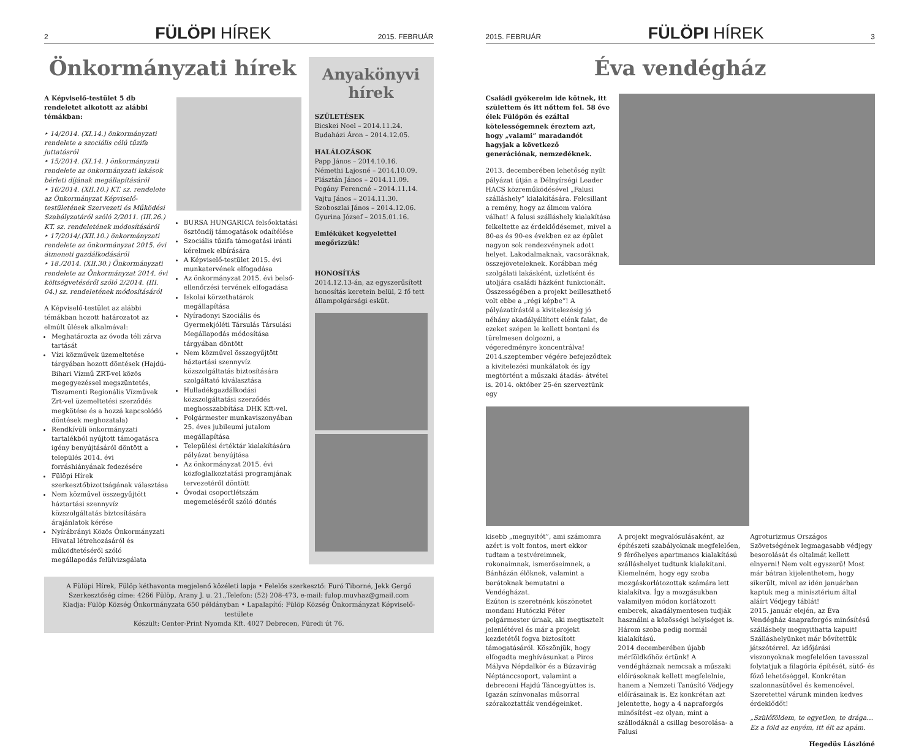2 FÜLÖPI HÍREK 2015. FEBRUÁR
Önkormányzati hírek
A Képviselő-testület 5 db rendeletet alkotott az alábbi témákban:
‣ 14/2014. (XI.14.) önkormányzati rendelete a szociális célú tűzifa juttatásról
‣ 15/2014. (XI.14. ) önkormányzati rendelete az önkormányzati lakások bérleti díjának megállapításáról
‣ 16/2014. (XII.10.) KT. sz. rendelete az Önkormányzat Képviselő-testületének Szervezeti és Működési Szabályzatáról szóló 2/2011. (III.26.) KT. sz. rendeletének módosításáról
‣ 17/2014/.(XII.10.) önkormányzati rendelete az önkormányzat 2015. évi átmeneti gazdálkodásáról
‣ 18./2014. (XII.30.) Önkormányzati rendelete az Önkormányzat 2014. évi költségvetéséről szóló 2/2014. (III. 04.) sz. rendeletének módosításáról
A Képviselő-testület az alábbi témákban hozott határozatot az elmúlt ülések alkalmával:
Meghatározta az óvoda téli zárva tartását
Vízi közművek üzemeltetése tárgyában hozott döntések (Hajdú-Bihari Vízmű ZRT-vel közös megegyezéssel megszüntetés, Tiszamenti Regionális Vízművek Zrt-vel üzemeltetési szerződés megkötése és a hozzá kapcsolódó döntések meghozatala)
Rendkívüli önkormányzati tartalékból nyújtott támogatásra igény benyújtásáról döntött a település 2014. évi forráshiányának fedezésére
Fülöpi Hírek szerkesztőbizottságának választása
Nem közművel összegyűjtött háztartási szennyvíz közszolgáltatás biztosítására árajánlatok kérése
Nyírábrányi Közös Önkormányzati Hivatal létrehozásáról és működtetéséről szóló megállapodás felülvizsgálata
BURSA HUNGARICA felsőoktatási ösztöndíj támogatások odaítélése
Szociális tűzifa támogatási iránti kérelmek elbírására
A Képviselő-testület 2015. évi munkatervének elfogadása
Az önkormányzat 2015. évi belső-ellenőrzési tervének elfogadása
Iskolai körzethatárok megállapítása
Nyíradonyi Szociális és Gyermekjóléti Társulás Társulási Megállapodás módosítása tárgyában döntött
Nem közművel összegyűjtött háztartási szennyvíz közszolgáltatás biztosítására szolgáltató kiválasztása
Hulladékgazdálkodási közszolgáltatási szerződés meghosszabbítása DHK Kft-vel.
Polgármester munkaviszonyában 25. éves jubileumi jutalom megállapítása
Települési értéktár kialakítására pályázat benyújtása
Az önkormányzat 2015. évi közfoglalkoztatási programjának tervezetéről döntött
Óvodai csoportlétszám megemeléséről szóló döntés
Anyakönyvi hírek
SZÜLETÉSEK
Bicskei Noel – 2014.11.24.
Budaházi Áron – 2014.12.05.
HALÁLOZÁSOK
Papp János – 2014.10.16.
Némethi Lajosné – 2014.10.09.
Plásztán János – 2014.11.09.
Pogány Ferencné – 2014.11.14.
Vajtu János – 2014.11.30.
Szoboszlai János – 2014.12.06.
Gyurina József – 2015.01.16.
Emléküket kegyelettel megőrizzük!
HONOSÍTÁS
2014.12.13-án, az egyszerűsített honosítás keretein belül, 2 fő tett állampolgársági esküt.
A Fülöpi Hírek, Fülöp kéthavonta megjelenő közéleti lapja • Felelős szerkesztő: Furó Tiborné, Jekk Gergő
Szerkesztőség címe: 4266 Fülöp, Arany J. u. 21.,Telefon: (52) 208-473, e-mail: fulop.muvhaz@gmail.com
Kiadja: Fülöp Község Önkormányzata 650 példányban • Lapalapító: Fülöp Község Önkormányzat Képviselő-testülete
Készült: Center-Print Nyomda Kft. 4027 Debrecen, Füredi út 76.
2015. FEBRUÁR FÜLÖPI HÍREK 3
Éva vendégház
Családi gyökereim ide kötnek, itt születtem és itt nőttem fel. 58 éve élek Fülöpön és ezáltal kötelességemnek éreztem azt, hogy „valami” maradandót hagyjak a következő generációnak, nemzedéknek.
2013. decemberében lehetőség nyílt pályázat útján a Délnyírségi Leader HACS közreműködésével „Falusi szálláshely” kialakítására. Felcsillant a remény, hogy az álmom valóra válhat! A falusi szálláshely kialakítása felkeltette az érdeklődésemet, mivel a 80-as és 90-es években ez az épület nagyon sok rendezvénynek adott helyet. Lakodalmaknak, vacsoráknak, összejöveteleknek. Korábban még szolgálati lakásként, üzletként és utoljára családi házként funkcionált. Összességében a projekt beilleszthető volt ebbe a „régi képbe”! A pályázatírástól a kivitelezésig jó néhány akadályállított elénk falat, de ezeket szépen le kellett bontani és türelmesen dolgozni, a végeredményre koncentrálva!
2014.szeptember végére befejeződtek a kivitelezési munkálatok és így megtörtént a műszaki átadás- átvétel is. 2014. október 25-én szerveztünk egy
kisebb „megnyitót”, ami számomra azért is volt fontos, mert ekkor tudtam a testvéreimnek, rokonaimnak, ismerőseimnek, a Bánházán élőknek, valamint a barátoknak bemutatni a Vendégházat.
Ezúton is szeretnénk köszönetet mondani Hutóczki Péter polgármester úrnak, aki megtisztelt jelenlétével és már a projekt kezdetétől fogva biztosított támogatásáról. Köszönjük, hogy elfogadta meghívásunkat a Piros Mályva Népdalkör és a Búzavirág Néptánccsoport, valamint a debreceni Hajdú Táncegyüttes is. Igazán színvonalas műsorral szórakoztatták vendégeinket.
A projekt megvalósulásaként, az építészeti szabályoknak megfelelően, 9 férőhelyes apartmanos kialakítású szálláshelyet tudtunk kialakítani. Kiemelném, hogy egy szoba mozgáskorlátozottak számára lett kialakítva. Így a mozgásukban valamilyen módon korlátozott emberek, akadálymentesen tudják használni a közösségi helyiséget is. Három szoba pedig normál kialakítású.
2014 decemberében újabb mérföldkőhöz értünk! A vendégháznak nemcsak a műszaki előírásoknak kellett megfelelnie, hanem a Nemzeti Tanúsító Védjegy előírásainak is. Ez konkrétan azt jelentette, hogy a 4 napraforgós minősítést -ez olyan, mint a szállodáknál a csillag besorolása- a Falusi
Agroturizmus Országos Szövetségének legmagasabb védjegy besorolását és oltalmát kellett elnyerni! Nem volt egyszerű! Most már bátran kijelenthetem, hogy sikerült, mivel az idén januárban kaptuk meg a minisztérium által aláírt Védjegy táblát!
2015. január elején, az Éva Vendégház 4napraforgós minősítésű szálláshely megnyithatta kapuit!
Szálláshelyünket már bővítettük játszótérrel. Az időjárási viszonyoknak megfelelően tavasszal folytatjuk a filagória építését, sütő- és főző lehetőséggel. Konkrétan szalonnasütővel és kemencével.
Szeretettel várunk minden kedves érdeklődőt!
„Szülőföldem, te egyetlen, te drága…
Ez a föld az enyém, itt élt az apám.
Hegedüs Lászlóné